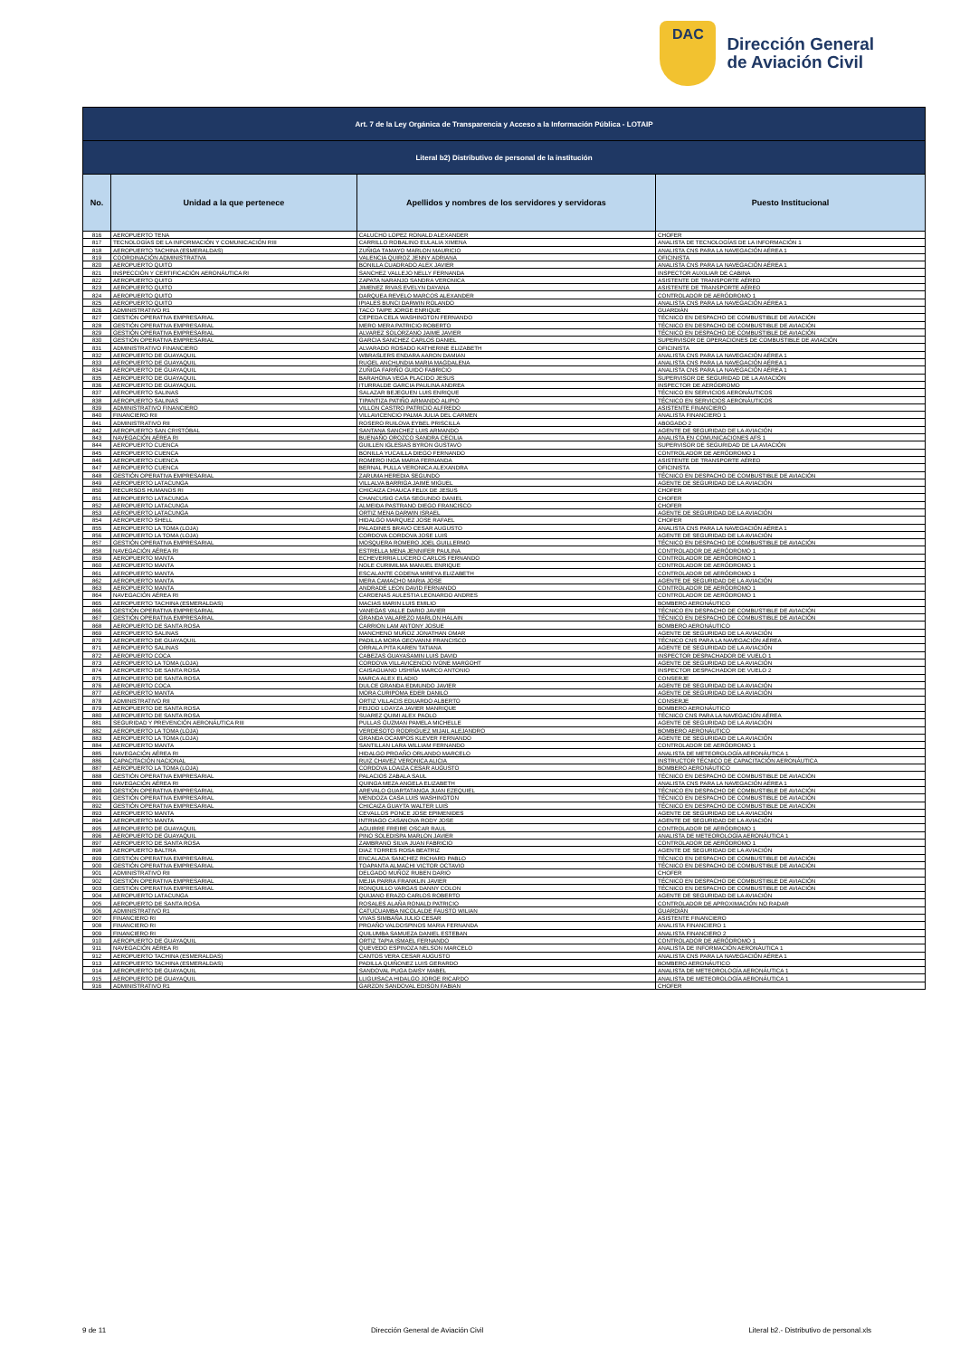DAC
Dirección General
de Aviación Civil
| Art. 7 de la Ley Orgánica de Transparencia y Acceso a la Información Pública - LOTAIP | | | |
| --- | --- | --- | --- |
| Literal b2) Distributivo de personal de la institución | | | |
| No. | Unidad a la que pertenece | Apellidos y nombres de los servidores y servidoras | Puesto Institucional |
| 816 | AEROPUERTO TENA | CALUCHO LOPEZ RONALD ALEXANDER | CHOFER |
| 817 | TECNOLOGÍAS DE LA INFORMACIÓN Y COMUNICACIÓN RIII | CARRILLO ROBALINO EULALIA XIMENA | ANALISTA DE TECNOLOGÍAS DE LA INFORMACIÓN 1 |
| 818 | AEROPUERTO TACHINA (ESMERALDAS) | ZUÑIGA TAMAYO MARLON MAURICIO | ANALISTA CNS PARA LA NAVEGACIÓN AÉREA 1 |
| 819 | COORDINACIÓN ADMINISTRATIVA | VALENCIA QUIROZ JENNY ADRIANA | OFICINISTA |
| 820 | AEROPUERTO QUITO | BONILLA CUADRADO ALEX JAVIER | ANALISTA CNS PARA LA NAVEGACIÓN AÉREA 1 |
| 821 | INSPECCIÓN Y CERTIFICACIÓN AERONÁUTICA RI | SANCHEZ VALLEJO NELLY FERNANDA | INSPECTOR AUXILIAR DE CABINA |
| 822 | AEROPUERTO QUITO | ZAPATA NARANJO SANDRA VERONICA | ASISTENTE DE TRANSPORTE AÉREO |
| 823 | AEROPUERTO QUITO | JIMENEZ RIVAS EVELYN DAYANA | ASISTENTE DE TRANSPORTE AÉREO |
| 824 | AEROPUERTO QUITO | DARQUEA REVELO MARCOS ALEXANDER | CONTROLADOR DE AERÓDROMO 1 |
| 825 | AEROPUERTO QUITO | IPIALES BUNCI DARWIN ROLANDO | ANALISTA CNS PARA LA NAVEGACIÓN AÉREA 1 |
| 826 | ADMINISTRATIVO R1 | TACO TAIPE JORGE ENRIQUE | GUARDIÁN |
| 827 | GESTIÓN OPERATIVA EMPRESARIAL | CEPEDA CELA WASHINGTON FERNANDO | TÉCNICO EN DESPACHO DE COMBUSTIBLE DE AVIACIÓN |
| 828 | GESTIÓN OPERATIVA EMPRESARIAL | MERO MERA PATRICIO ROBERTO | TÉCNICO EN DESPACHO DE COMBUSTIBLE DE AVIACIÓN |
| 829 | GESTIÓN OPERATIVA EMPRESARIAL | ALVAREZ SOLORZANO JAIME JAVIER | TÉCNICO EN DESPACHO DE COMBUSTIBLE DE AVIACIÓN |
| 830 | GESTIÓN OPERATIVA EMPRESARIAL | GARCIA SANCHEZ CARLOS DANIEL | SUPERVISOR DE OPERACIONES DE COMBUSTIBLE DE AVIACIÓN |
| 831 | ADMINISTRATIVO FINANCIERO | ALVARADO ROSADO KATHERINE ELIZABETH | OFICINISTA |
| 832 | AEROPUERTO DE GUAYAQUIL | WBRASLERS ENDARA AARON DAMIAN | ANALISTA CNS PARA LA NAVEGACIÓN AÉREA 1 |
| 833 | AEROPUERTO DE GUAYAQUIL | RUGEL ANCHUNDIA MARIA MAGDALENA | ANALISTA CNS PARA LA NAVEGACIÓN AÉREA 1 |
| 834 | AEROPUERTO DE GUAYAQUIL | ZUÑIGA FARIÑO GUIDO FABRICIO | ANALISTA CNS PARA LA NAVEGACIÓN AÉREA 1 |
| 835 | AEROPUERTO DE GUAYAQUIL | BARAHONA VEGA PLACIDO JESUS | SUPERVISOR DE SEGURIDAD DE LA AVIACIÓN |
| 836 | AEROPUERTO DE GUAYAQUIL | ITURRALDE GARCIA PAULINA ANDREA | INSPECTOR DE AERÓDROMO |
| 837 | AEROPUERTO SALINAS | SALAZAR BEJEGUEN LUIS ENRIQUE | TÉCNICO EN SERVICIOS AERONÁUTICOS |
| 838 | AEROPUERTO SALINAS | TIPANTIZA PATIÑO ARMANDO ALIPIO | TÉCNICO EN SERVICIOS AERONÁUTICOS |
| 839 | ADMINISTRATIVO FINANCIERO | VILLON CASTRO PATRICIO ALFREDO | ASISTENTE FINANCIERO |
| 840 | FINANCIERO RII | VILLAVICENCIO PALMA JULIA DEL CARMEN | ANALISTA FINANCIERO 1 |
| 841 | ADMINISTRATIVO RII | ROSERO RUILOVA EYBEL PRISCILLA | ABOGADO 2 |
| 842 | AEROPUERTO SAN CRISTÓBAL | SANTANA SANCHEZ LUIS ARMANDO | AGENTE DE SEGURIDAD DE LA AVIACIÓN |
| 843 | NAVEGACIÓN AÉREA RI | BUENAÑO OROZCO SANDRA CECILIA | ANALISTA EN COMUNICACIONES AFS 1 |
| 844 | AEROPUERTO CUENCA | GUILLEN IGLESIAS BYRON GUSTAVO | SUPERVISOR DE SEGURIDAD DE LA AVIACIÓN |
| 845 | AEROPUERTO CUENCA | BONILLA YUCAILLA DIEGO FERNANDO | CONTROLADOR DE AERÓDROMO 1 |
| 846 | AEROPUERTO CUENCA | ROMERO INGA MARIA FERNANDA | ASISTENTE DE TRANSPORTE AÉREO |
| 847 | AEROPUERTO CUENCA | BERNAL PULLA VERONICA ALEXANDRA | OFICINISTA |
| 848 | GESTIÓN OPERATIVA EMPRESARIAL | ZARUMA HEREDIA SEGUNDO | TÉCNICO EN DESPACHO DE COMBUSTIBLE DE AVIACIÓN |
| 849 | AEROPUERTO LATACUNGA | VILLALVA BARRIGA JAIME MIGUEL | AGENTE DE SEGURIDAD DE LA AVIACIÓN |
| 850 | RECURSOS HUMANOS RI | CHICAIZA CHAUCA FELIX DE JESUS | CHOFER |
| 851 | AEROPUERTO LATACUNGA | CHANCUSIG CASA SEGUNDO DANIEL | CHOFER |
| 852 | AEROPUERTO LATACUNGA | ALMEIDA PASTRANO DIEGO FRANCISCO | CHOFER |
| 853 | AEROPUERTO LATACUNGA | ORTIZ MENA DARWIN ISRAEL | AGENTE DE SEGURIDAD DE LA AVIACIÓN |
| 854 | AEROPUERTO SHELL | HIDALGO MARQUEZ JOSE RAFAEL | CHOFER |
| 855 | AEROPUERTO LA TOMA (LOJA) | PALADINES BRAVO CESAR AUGUSTO | ANALISTA CNS PARA LA NAVEGACIÓN AÉREA 1 |
| 856 | AEROPUERTO LA TOMA (LOJA) | CORDOVA CORDOVA JOSE LUIS | AGENTE DE SEGURIDAD DE LA AVIACIÓN |
| 857 | GESTIÓN OPERATIVA EMPRESARIAL | MOSQUERA ROMERO JOEL GUILLERMO | TÉCNICO EN DESPACHO DE COMBUSTIBLE DE AVIACIÓN |
| 858 | NAVEGACIÓN AÉREA RI | ESTRELLA MENA JENNIFER PAULINA | CONTROLADOR DE AERÓDROMO 1 |
| 859 | AEROPUERTO MANTA | ECHEVERRIA LUCERO CARLOS FERNANDO | CONTROLADOR DE AERÓDROMO 1 |
| 860 | AEROPUERTO MANTA | NOLE CURIMILMA MANUEL ENRIQUE | CONTROLADOR DE AERÓDROMO 1 |
| 861 | AEROPUERTO MANTA | ESCALANTE CODENA MIREYA ELIZABETH | CONTROLADOR DE AERÓDROMO 1 |
| 862 | AEROPUERTO MANTA | MERA CAMACHO MARIA JOSE | AGENTE DE SEGURIDAD DE LA AVIACIÓN |
| 863 | AEROPUERTO MANTA | ANDRADE LEON DAVID FERNANDO | CONTROLADOR DE AERÓDROMO 1 |
| 864 | NAVEGACIÓN AÉREA RI | CARDENAS AULESTIA LEONARDO ANDRES | CONTROLADOR DE AERÓDROMO 1 |
| 865 | AEROPUERTO TACHINA (ESMERALDAS) | MACIAS MARIN LUIS EMILIO | BOMBERO AERONÁUTICO |
| 866 | GESTIÓN OPERATIVA EMPRESARIAL | VANEGAS VALLE DARIO JAVIER | TÉCNICO EN DESPACHO DE COMBUSTIBLE DE AVIACIÓN |
| 867 | GESTIÓN OPERATIVA EMPRESARIAL | GRANDA VALAREZO MARLON HALAIN | TÉCNICO EN DESPACHO DE COMBUSTIBLE DE AVIACIÓN |
| 868 | AEROPUERTO DE SANTA ROSA | CARRION LAM ANTONY JOSUE | BOMBERO AERONÁUTICO |
| 869 | AEROPUERTO SALINAS | MANCHENO MUÑOZ JONATHAN OMAR | AGENTE DE SEGURIDAD DE LA AVIACIÓN |
| 870 | AEROPUERTO DE GUAYAQUIL | PADILLA MORA GEOVANNI FRANCISCO | TÉCNICO CNS PARA LA NAVEGACIÓN AÉREA |
| 871 | AEROPUERTO SALINAS | ORRALA PITA KAREN TATIANA | AGENTE DE SEGURIDAD DE LA AVIACIÓN |
| 872 | AEROPUERTO COCA | CABEZAS GUAYASAMIN LUIS DAVID | INSPECTOR DESPACHADOR DE VUELO 1 |
| 873 | AEROPUERTO LA TOMA (LOJA) | CORDOVA VILLAVICENCIO IVONE MARGOHT | AGENTE DE SEGURIDAD DE LA AVIACIÓN |
| 874 | AEROPUERTO DE SANTA ROSA | CAISAGUANO USHIÑA MARCO ANTONIO | INSPECTOR DESPACHADOR DE VUELO 2 |
| 875 | AEROPUERTO DE SANTA ROSA | MARCA ALEX ELADIO | CONSERJE |
| 876 | AEROPUERTO COCA | DULCE GRANDA EDMUNDO JAVIER | AGENTE DE SEGURIDAD DE LA AVIACIÓN |
| 877 | AEROPUERTO MANTA | MORA CURIPOMA EDER DANILO | AGENTE DE SEGURIDAD DE LA AVIACIÓN |
| 878 | ADMINISTRATIVO RII | ORTIZ VILLACIS EDUARDO ALBERTO | CONSERJE |
| 879 | AEROPUERTO DE SANTA ROSA | FEIJOO LOAYZA JAVIER MANRIQUE | BOMBERO AERONÁUTICO |
| 880 | AEROPUERTO DE SANTA ROSA | SUAREZ QUIMI ALEX PAOLO | TÉCNICO CNS PARA LA NAVEGACIÓN AÉREA |
| 881 | SEGURIDAD Y PREVENCIÓN AERONÁUTICA RIII | PULLAS GUZMAN PAMELA MICHELLE | AGENTE DE SEGURIDAD DE LA AVIACIÓN |
| 882 | AEROPUERTO LA TOMA (LOJA) | VERDESOTO RODRIGUEZ MIJAIL ALEJANDRO | BOMBERO AERONÁUTICO |
| 883 | AEROPUERTO LA TOMA (LOJA) | GRANDA OCAMPOS KLEVER FERNANDO | AGENTE DE SEGURIDAD DE LA AVIACIÓN |
| 884 | AEROPUERTO MANTA | SANTILLAN LARA WILLIAM FERNANDO | CONTROLADOR DE AERÓDROMO 1 |
| 885 | NAVEGACIÓN AÉREA RI | HIDALGO PROAÑO ORLANDO MARCELO | ANALISTA DE METEOROLOGÍA AERONÁUTICA 1 |
| 886 | CAPACITACIÓN NACIONAL | RUIZ CHAVEZ VERONICA ALICIA | INSTRUCTOR TÉCNICO DE CAPACITACIÓN AERONÁUTICA |
| 887 | AEROPUERTO LA TOMA (LOJA) | CORDOVA LOAIZA CESAR AUGUSTO | BOMBERO AERONÁUTICO |
| 888 | GESTIÓN OPERATIVA EMPRESARIAL | PALACIOS ZABALA SAUL | TÉCNICO EN DESPACHO DE COMBUSTIBLE DE AVIACIÓN |
| 889 | NAVEGACIÓN AÉREA RI | QUINGA MEZA ANGELA ELIZABETH | ANALISTA CNS PARA LA NAVEGACIÓN AÉREA 1 |
| 890 | GESTIÓN OPERATIVA EMPRESARIAL | AREVALO GUARTATANGA JUAN EZEQUIEL | TÉCNICO EN DESPACHO DE COMBUSTIBLE DE AVIACIÓN |
| 891 | GESTIÓN OPERATIVA EMPRESARIAL | MENDOZA CASA LUIS WASHINGTON | TÉCNICO EN DESPACHO DE COMBUSTIBLE DE AVIACIÓN |
| 892 | GESTIÓN OPERATIVA EMPRESARIAL | CHICAIZA GUAYTA WALTER LUIS | TÉCNICO EN DESPACHO DE COMBUSTIBLE DE AVIACIÓN |
| 893 | AEROPUERTO MANTA | CEVALLOS PONCE JOSE EPIMENIDES | AGENTE DE SEGURIDAD DE LA AVIACIÓN |
| 894 | AEROPUERTO MANTA | INTRIAGO CASANOVA RODY JOSE | AGENTE DE SEGURIDAD DE LA AVIACIÓN |
| 895 | AEROPUERTO DE GUAYAQUIL | AGUIRRE FREIRE OSCAR RAUL | CONTROLADOR DE AERÓDROMO 1 |
| 896 | AEROPUERTO DE GUAYAQUIL | PINO SOLEDISPA MARLON JAVIER | ANALISTA DE METEOROLOGÍA AERONÁUTICA 1 |
| 897 | AEROPUERTO DE SANTA ROSA | ZAMBRANO SILVA JUAN FABRICIO | CONTROLADOR DE AERÓDROMO 1 |
| 898 | AEROPUERTO BALTRA | DIAZ TORRES ROSA BEATRIZ | AGENTE DE SEGURIDAD DE LA AVIACIÓN |
| 899 | GESTIÓN OPERATIVA EMPRESARIAL | ENCALADA SANCHEZ RICHARD PABLO | TÉCNICO EN DESPACHO DE COMBUSTIBLE DE AVIACIÓN |
| 900 | GESTIÓN OPERATIVA EMPRESARIAL | TOAPANTA ALMACHI VICTOR OCTAVIO | TÉCNICO EN DESPACHO DE COMBUSTIBLE DE AVIACIÓN |
| 901 | ADMINISTRATIVO RII | DELGADO MUÑOZ RUBEN DARIO | CHOFER |
| 902 | GESTIÓN OPERATIVA EMPRESARIAL | MEJIA PARRA FRANKLIN JAVIER | TÉCNICO EN DESPACHO DE COMBUSTIBLE DE AVIACIÓN |
| 903 | GESTIÓN OPERATIVA EMPRESARIAL | RONQUILLO VARGAS DANNY COLON | TÉCNICO EN DESPACHO DE COMBUSTIBLE DE AVIACIÓN |
| 904 | AEROPUERTO LATACUNGA | QUIJANO ERAZO CARLOS ROBERTO | AGENTE DE SEGURIDAD DE LA AVIACIÓN |
| 905 | AEROPUERTO DE SANTA ROSA | ROSALES ALAÑA RONALD PATRICIO | CONTROLADOR DE APROXIMACIÓN NO RADAR |
| 906 | ADMINISTRATIVO R1 | CATUCUAMBA NICOLALDE FAUSTO WILIAN | GUARDIÁN |
| 907 | FINANCIERO RI | VIVAS SIMBAÑA JULIO CESAR | ASISTENTE FINANCIERO |
| 908 | FINANCIERO RI | PROAÑO VALDOSPINOS MARIA FERNANDA | ANALISTA FINANCIERO 1 |
| 909 | FINANCIERO RI | QUILUMBA SAMUEZA DANIEL ESTEBAN | ANALISTA FINANCIERO 2 |
| 910 | AEROPUERTO DE GUAYAQUIL | ORTIZ TAPIA ISMAEL FERNANDO | CONTROLADOR DE AERÓDROMO 1 |
| 911 | NAVEGACIÓN AÉREA RI | QUEVEDO ESPINOZA NELSON MARCELO | ANALISTA DE INFORMACIÓN AERONÁUTICA 1 |
| 912 | AEROPUERTO TACHINA (ESMERALDAS) | CANTOS VERA CESAR AUGUSTO | ANALISTA CNS PARA LA NAVEGACIÓN AÉREA 1 |
| 913 | AEROPUERTO TACHINA (ESMERALDAS) | PADILLA QUIÑONEZ LUIS GERARDO | BOMBERO AERONÁUTICO |
| 914 | AEROPUERTO DE GUAYAQUIL | SANDOVAL PUGA DAISY MABEL | ANALISTA DE METEOROLOGÍA AERONÁUTICA 1 |
| 915 | AEROPUERTO DE GUAYAQUIL | LLIGUISACA HIDALGO JORGE RICARDO | ANALISTA DE METEOROLOGÍA AERONÁUTICA 1 |
| 916 | ADMINISTRATIVO R1 | GARZON SANDOVAL EDISON FABIAN | CHOFER |
9 de 11 Dirección General de Aviación Civil Literal b2.- Distributivo de personal.xls